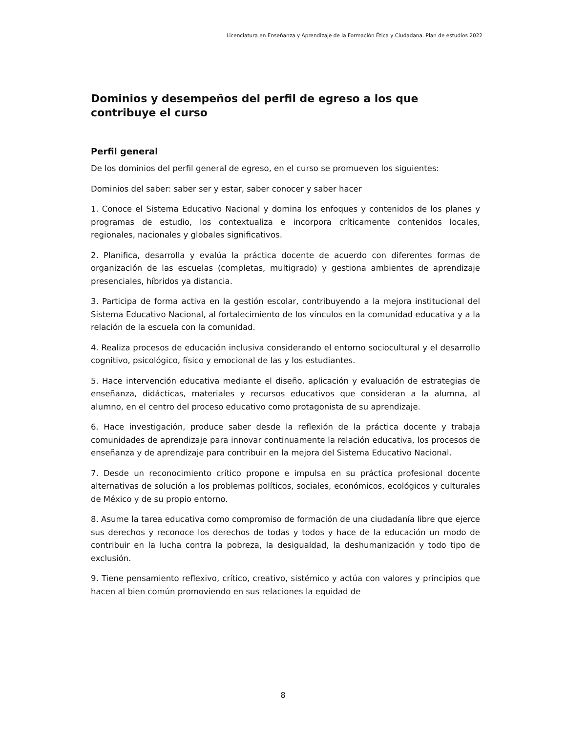Licenciatura en Enseñanza y Aprendizaje de la Formación Ética y Ciudadana. Plan de estudios 2022
Dominios y desempeños del perfil de egreso a los que contribuye el curso
Perfil general
De los dominios del perfil general de egreso, en el curso se promueven los siguientes:
Dominios del saber: saber ser y estar, saber conocer y saber hacer
1. Conoce el Sistema Educativo Nacional y domina los enfoques y contenidos de los planes y programas de estudio, los contextualiza e incorpora críticamente contenidos locales, regionales, nacionales y globales significativos.
2. Planifica, desarrolla y evalúa la práctica docente de acuerdo con diferentes formas de organización de las escuelas (completas, multigrado) y gestiona ambientes de aprendizaje presenciales, híbridos ya distancia.
3. Participa de forma activa en la gestión escolar, contribuyendo a la mejora institucional del Sistema Educativo Nacional, al fortalecimiento de los vínculos en la comunidad educativa y a la relación de la escuela con la comunidad.
4. Realiza procesos de educación inclusiva considerando el entorno sociocultural y el desarrollo cognitivo, psicológico, físico y emocional de las y los estudiantes.
5. Hace intervención educativa mediante el diseño, aplicación y evaluación de estrategias de enseñanza, didácticas, materiales y recursos educativos que consideran a la alumna, al alumno, en el centro del proceso educativo como protagonista de su aprendizaje.
6. Hace investigación, produce saber desde la reflexión de la práctica docente y trabaja comunidades de aprendizaje para innovar continuamente la relación educativa, los procesos de enseñanza y de aprendizaje para contribuir en la mejora del Sistema Educativo Nacional.
7. Desde un reconocimiento crítico propone e impulsa en su práctica profesional docente alternativas de solución a los problemas políticos, sociales, económicos, ecológicos y culturales de México y de su propio entorno.
8. Asume la tarea educativa como compromiso de formación de una ciudadanía libre que ejerce sus derechos y reconoce los derechos de todas y todos y hace de la educación un modo de contribuir en la lucha contra la pobreza, la desigualdad, la deshumanización y todo tipo de exclusión.
9. Tiene pensamiento reflexivo, crítico, creativo, sistémico y actúa con valores y principios que hacen al bien común promoviendo en sus relaciones la equidad de
8